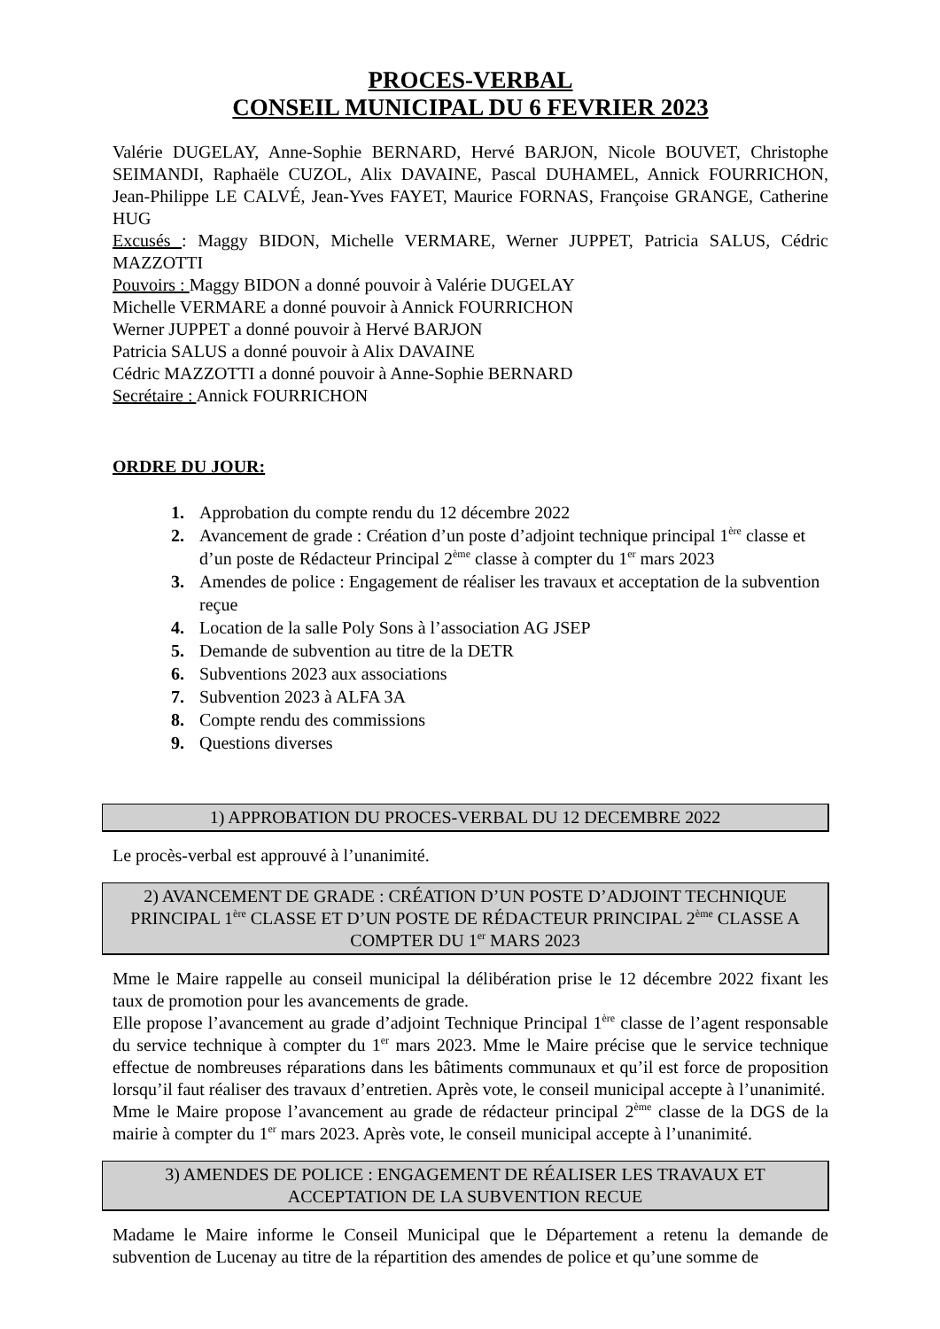PROCES-VERBAL
CONSEIL MUNICIPAL DU 6 FEVRIER 2023
Valérie DUGELAY, Anne-Sophie BERNARD, Hervé BARJON, Nicole BOUVET, Christophe SEIMANDI, Raphaële CUZOL, Alix DAVAINE, Pascal DUHAMEL, Annick FOURRICHON, Jean-Philippe LE CALVÉ, Jean-Yves FAYET, Maurice FORNAS, Françoise GRANGE, Catherine HUG
Excusés : Maggy BIDON, Michelle VERMARE, Werner JUPPET, Patricia SALUS, Cédric MAZZOTTI
Pouvoirs : Maggy BIDON a donné pouvoir à Valérie DUGELAY
Michelle VERMARE a donné pouvoir à Annick FOURRICHON
Werner JUPPET a donné pouvoir à Hervé BARJON
Patricia SALUS a donné pouvoir à Alix DAVAINE
Cédric MAZZOTTI a donné pouvoir à Anne-Sophie BERNARD
Secrétaire : Annick FOURRICHON
ORDRE DU JOUR:
1. Approbation du compte rendu du 12 décembre 2022
2. Avancement de grade : Création d’un poste d’adjoint technique principal 1<sup>ère</sup> classe et d’un poste de Rédacteur Principal 2<sup>ème</sup> classe à compter du 1<sup>er</sup> mars 2023
3. Amendes de police : Engagement de réaliser les travaux et acceptation de la subvention reçue
4. Location de la salle Poly Sons à l’association AG JSEP
5. Demande de subvention au titre de la DETR
6. Subventions 2023 aux associations
7. Subvention 2023 à ALFA 3A
8. Compte rendu des commissions
9. Questions diverses
1) APPROBATION DU PROCES-VERBAL DU 12 DECEMBRE 2022
Le procès-verbal est approuvé à l’unanimité.
2) AVANCEMENT DE GRADE : CRÉATION D’UN POSTE D’ADJOINT TECHNIQUE PRINCIPAL 1<sup>ère</sup> CLASSE ET D’UN POSTE DE RÉDACTEUR PRINCIPAL 2<sup>ème</sup> CLASSE A COMPTER DU 1<sup>er</sup> MARS 2023
Mme le Maire rappelle au conseil municipal la délibération prise le 12 décembre 2022 fixant les taux de promotion pour les avancements de grade.
Elle propose l’avancement au grade d’adjoint Technique Principal 1<sup>ère</sup> classe de l’agent responsable du service technique à compter du 1<sup>er</sup> mars 2023. Mme le Maire précise que le service technique effectue de nombreuses réparations dans les bâtiments communaux et qu’il est force de proposition lorsqu’il faut réaliser des travaux d’entretien. Après vote, le conseil municipal accepte à l’unanimité.
Mme le Maire propose l’avancement au grade de rédacteur principal 2<sup>ème</sup> classe de la DGS de la mairie à compter du 1<sup>er</sup> mars 2023. Après vote, le conseil municipal accepte à l’unanimité.
3) AMENDES DE POLICE : ENGAGEMENT DE RÉALISER LES TRAVAUX ET ACCEPTATION DE LA SUBVENTION RECUE
Madame le Maire informe le Conseil Municipal que le Département a retenu la demande de subvention de Lucenay au titre de la répartition des amendes de police et qu’une somme de